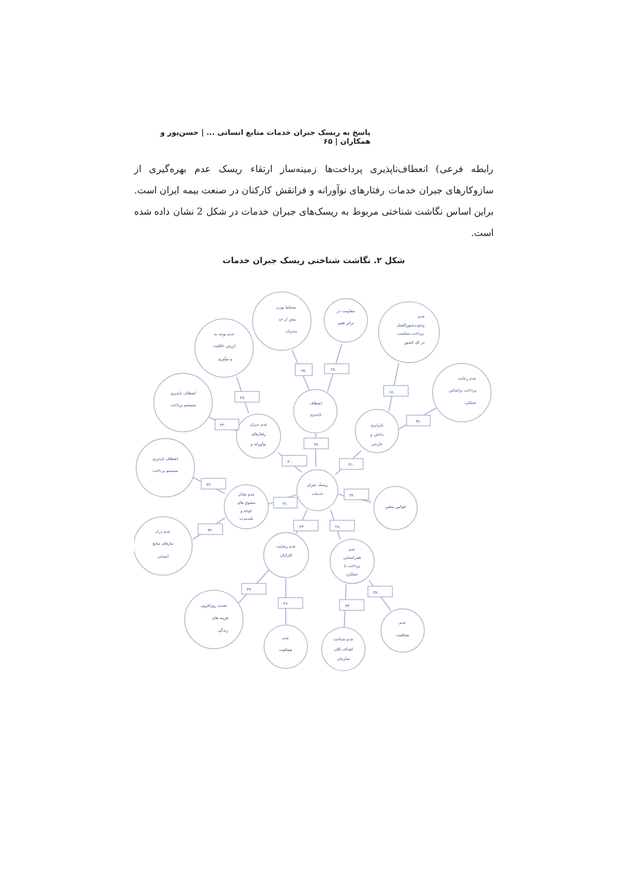پاسخ به ریسک جبران خدمات منابع انسانی ... | حسن‌پور و همکاران | ۶۵
رابطه فرعی) انعطاف‌ناپذیری پرداخت‌ها زمینه‌ساز ارتقاء ریسک عدم بهره‌گیری از سازوکارهای جبران خدمات رفتارهای نوآورانه و فرانقش کارکنان در صنعت بیمه ایران است. براین اساس نگاشت شناختی مربوط به ریسک‌های جبران خدمات در شکل 2 نشان داده شده است.
شکل ۲. نگاشت شناختی ریسک جبران خدمات
.۲۵
.۲۸
.۱۸
.۳۷
.۳۲
.۳۲
.۳۷
.۳۰
.۳۱
.۴۲
.۴۳
.۳۱
.۳۲
۳۳
.۲۸
.۳۹
.۳۶
۳۳
.۳۸
محتاط بودن
بیش از حد
مدیران
مقاومت در
برابر تغییر
عدم
وجوددستورالعمل
پرداخت متناسب
در کل کشور
عدم توجه به
ارزش خلاقیت
و نوآوری
عدم رعایت
پرداخت براساس
عملکرد
انعطاف ناپذیری
سیستم پرداخت
انعطاف
ناپذیری
عدم جبران
رفتارهای
نوآورانه و
نابرابری
داخلی و
خارجی
انعطاف ناپذیری
سیستم پرداخت
ریسک جبران
خدمات
عدم تعادل
مشوق های
کوتاه و
بلندمدت
قوانین متغیر
عدم درک
نیازهای منابع
انسانی
عدم رضایت
کارکنان
عدم
همراستایی
پرداخت با
عملکرد
تشدید روزافزون
هزینه های
زندگی
عدم
شفافیت
عدم شناخت
اهداف کلان
سازمان
عدم
شفافیت